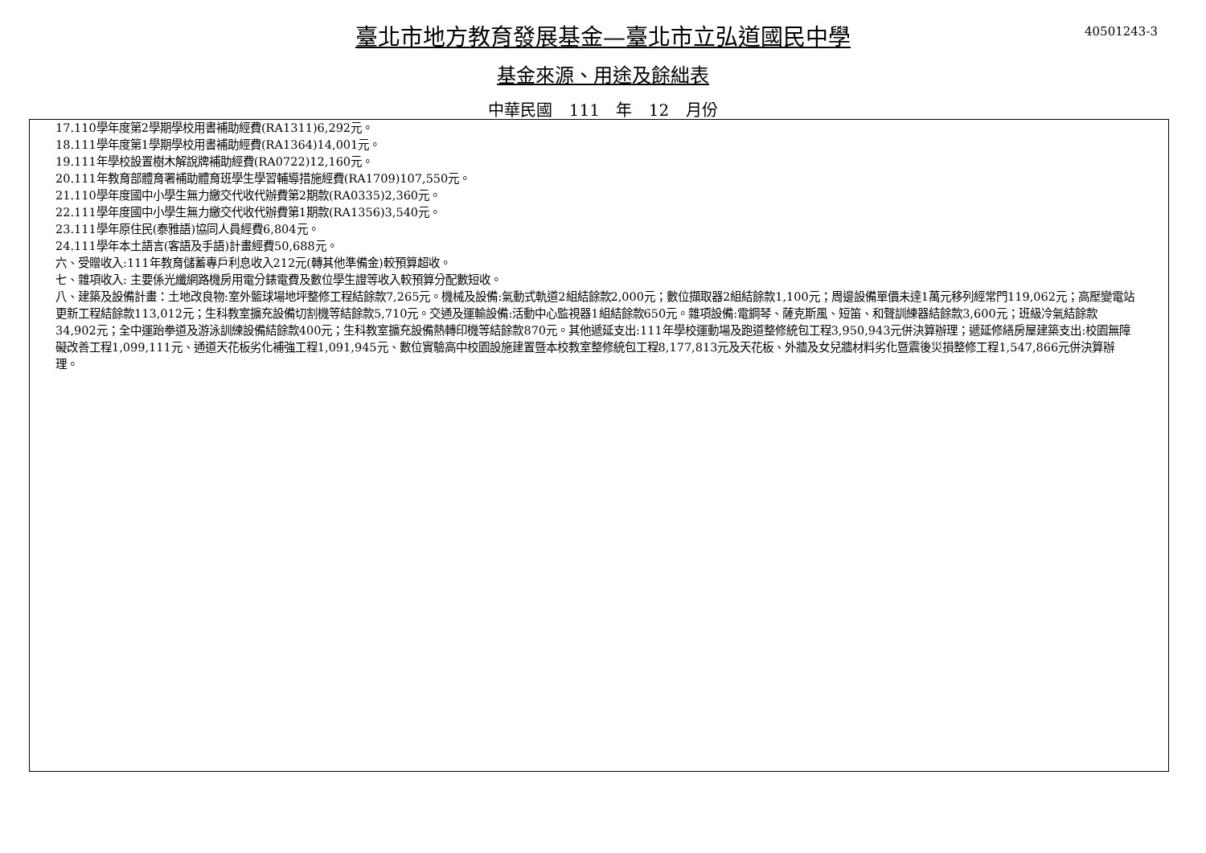40501243-3
臺北市地方教育發展基金—臺北市立弘道國民中學
基金來源、用途及餘絀表
中華民國 111 年 12 月份
17.110學年度第2學期學校用書補助經費(RA1311)6,292元。
18.111學年度第1學期學校用書補助經費(RA1364)14,001元。
19.111年學校設置樹木解說牌補助經費(RA0722)12,160元。
20.111年教育部體育署補助體育班學生學習輔導措施經費(RA1709)107,550元。
21.110學年度國中小學生無力繳交代收代辦費第2期款(RA0335)2,360元。
22.111學年度國中小學生無力繳交代收代辦費第1期款(RA1356)3,540元。
23.111學年原住民(泰雅語)協同人員經費6,804元。
24.111學年本土語言(客語及手語)計畫經費50,688元。
六、受贈收入:111年教育儲蓄專戶利息收入212元(轉其他準備金)較預算超收。
七、雜項收入: 主要係光纖網路機房用電分錶電費及數位學生證等收入較預算分配數短收。
八、建築及設備計畫：土地改良物:室外籃球場地坪整修工程結餘款7,265元。機械及設備:氣動式軌道2組結餘款2,000元；數位擷取器2組結餘款1,100元；周邊設備單價未達1萬元移列經常門119,062元；高壓變電站更新工程結餘款113,012元；生科教室擴充設備切割機等結餘款5,710元。交通及運輸設備:活動中心監視器1組結餘款650元。雜項設備:電鋼琴、薩克斯風、短笛、和聲訓練器結餘款3,600元；班級冷氣結餘款34,902元；全中運跆拳道及游泳訓練設備結餘款400元；生科教室擴充設備熱轉印機等結餘款870元。其他遞延支出:111年學校運動場及跑道整修統包工程3,950,943元併決算辦理；遞延修繕房屋建築支出:校園無障礙改善工程1,099,111元、通道天花板劣化補強工程1,091,945元、數位實驗高中校園設施建置暨本校教室整修統包工程8,177,813元及天花板、外牆及女兒牆材料劣化暨震後災損整修工程1,547,866元併決算辦理。